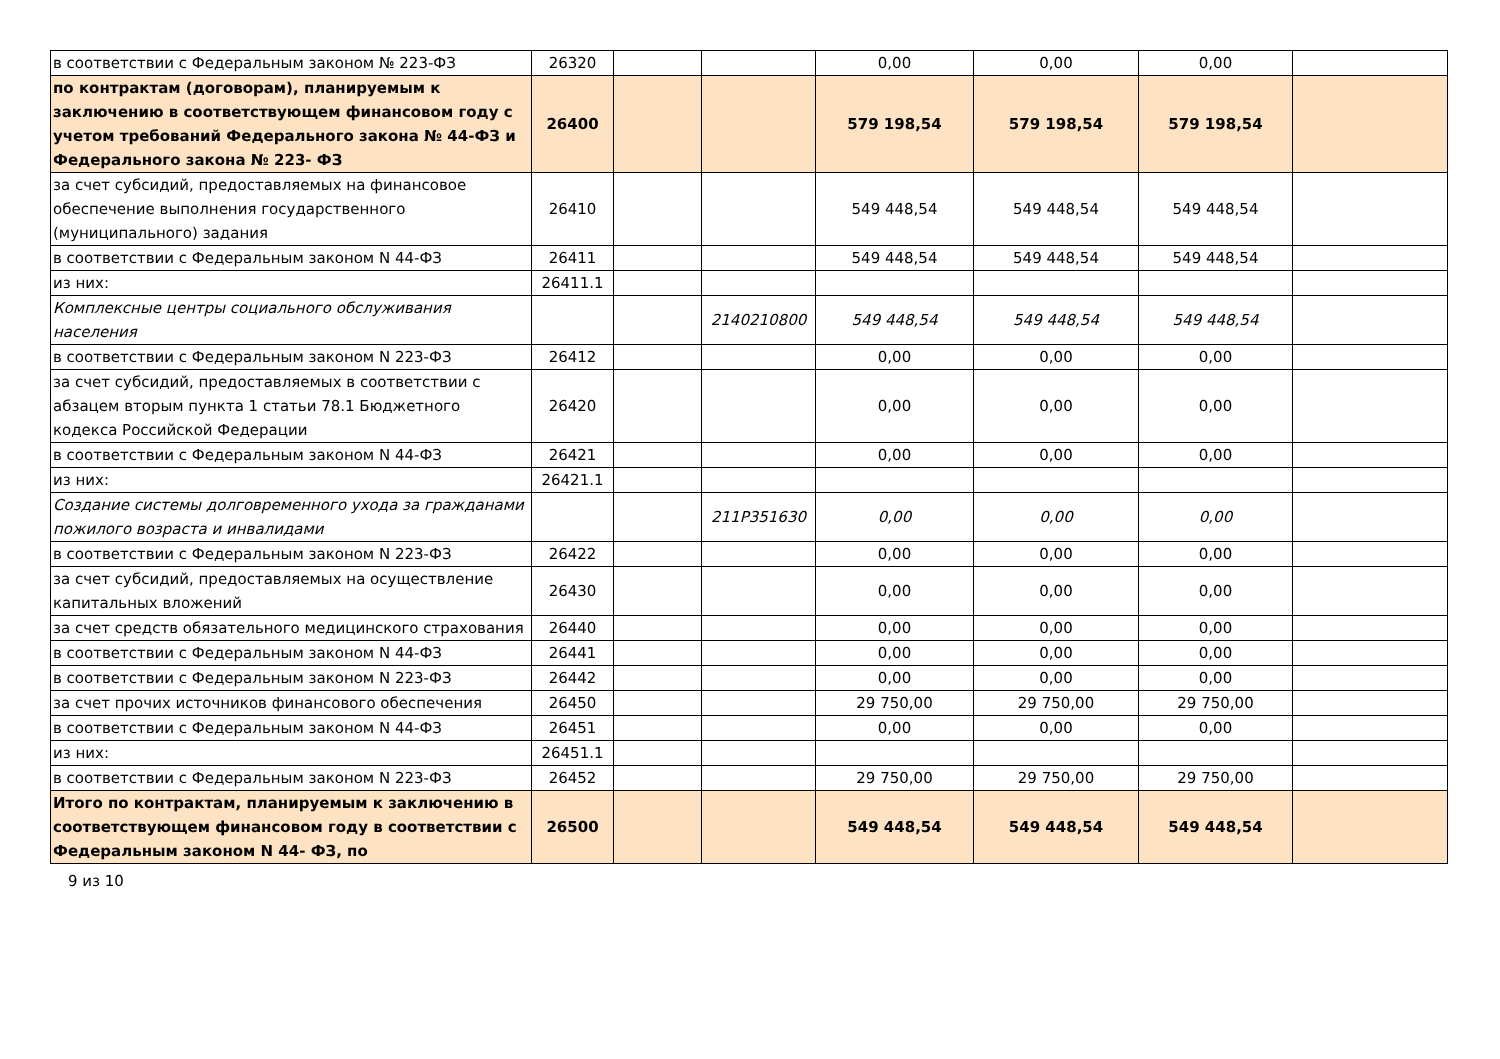| в соответствии с Федеральным законом № 223-ФЗ | 26320 | | | 0,00 | 0,00 | 0,00 | |
| по контрактам (договорам), планируемым к заключению в соответствующем финансовом году с учетом требований Федерального закона № 44-ФЗ и Федерального закона № 223- ФЗ | 26400 | | | 579 198,54 | 579 198,54 | 579 198,54 | |
| за счет субсидий, предоставляемых на финансовое обеспечение выполнения государственного (муниципального) задания | 26410 | | | 549 448,54 | 549 448,54 | 549 448,54 | |
| в соответствии с Федеральным законом N 44-ФЗ | 26411 | | | 549 448,54 | 549 448,54 | 549 448,54 | |
| из них: | 26411.1 | | | | | | |
| Комплексные центры социального обслуживания населения | | | 2140210800 | 549 448,54 | 549 448,54 | 549 448,54 | |
| в соответствии с Федеральным законом N 223-ФЗ | 26412 | | | 0,00 | 0,00 | 0,00 | |
| за счет субсидий, предоставляемых в соответствии с абзацем вторым пункта 1 статьи 78.1 Бюджетного кодекса Российской Федерации | 26420 | | | 0,00 | 0,00 | 0,00 | |
| в соответствии с Федеральным законом N 44-ФЗ | 26421 | | | 0,00 | 0,00 | 0,00 | |
| из них: | 26421.1 | | | | | | |
| Создание системы долговременного ухода за гражданами пожилого возраста и инвалидами | | | 211P351630 | 0,00 | 0,00 | 0,00 | |
| в соответствии с Федеральным законом N 223-ФЗ | 26422 | | | 0,00 | 0,00 | 0,00 | |
| за счет субсидий, предоставляемых на осуществление капитальных вложений | 26430 | | | 0,00 | 0,00 | 0,00 | |
| за счет средств обязательного медицинского страхования | 26440 | | | 0,00 | 0,00 | 0,00 | |
| в соответствии с Федеральным законом N 44-ФЗ | 26441 | | | 0,00 | 0,00 | 0,00 | |
| в соответствии с Федеральным законом N 223-ФЗ | 26442 | | | 0,00 | 0,00 | 0,00 | |
| за счет прочих источников финансового обеспечения | 26450 | | | 29 750,00 | 29 750,00 | 29 750,00 | |
| в соответствии с Федеральным законом N 44-ФЗ | 26451 | | | 0,00 | 0,00 | 0,00 | |
| из них: | 26451.1 | | | | | | |
| в соответствии с Федеральным законом N 223-ФЗ | 26452 | | | 29 750,00 | 29 750,00 | 29 750,00 | |
| Итого по контрактам, планируемым к заключению в соответствующем финансовом году в соответствии с Федеральным законом N 44- ФЗ, по | 26500 | | | 549 448,54 | 549 448,54 | 549 448,54 | |
9 из 10